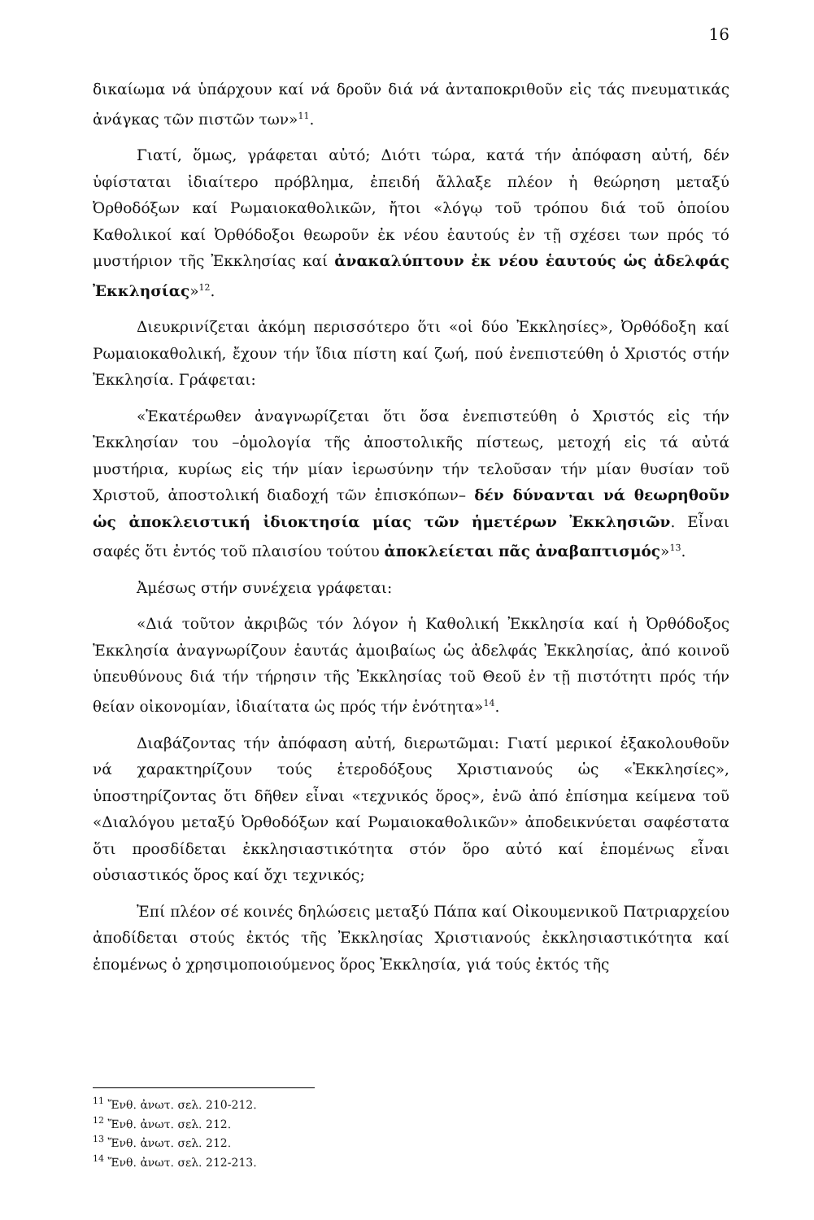16
δικαίωμα νά ὑπάρχουν καί νά δροῦν διά νά ἀνταποκριθοῦν εἰς τάς πνευματικάς ἀνάγκας τῶν πιστῶν των»<sup>11</sup>.
Γιατί, ὅμως, γράφεται αὐτό; Διότι τώρα, κατά τήν ἀπόφαση αὐτή, δέν ὑφίσταται ἰδιαίτερο πρόβλημα, ἐπειδή ἄλλαξε πλέον ἡ θεώρηση μεταξύ Ὀρθοδόξων καί Ρωμαιοκαθολικῶν, ἤτοι «λόγῳ τοῦ τρόπου διά τοῦ ὁποίου Καθολικοί καί Ὀρθόδοξοι θεωροῦν ἐκ νέου ἑαυτούς ἐν τῇ σχέσει των πρός τό μυστήριον τῆς Ἐκκλησίας καί ἀνακαλύπτουν ἐκ νέου ἑαυτούς ὡς ἀδελφάς Ἐκκλησίας»<sup>12</sup>.
Διευκρινίζεται ἀκόμη περισσότερο ὅτι «οἱ δύο Ἐκκλησίες», Ὀρθόδοξη καί Ρωμαιοκαθολική, ἔχουν τήν ἴδια πίστη καί ζωή, πού ἐνεπιστεύθη ὁ Χριστός στήν Ἐκκλησία. Γράφεται:
«Ἑκατέρωθεν ἀναγνωρίζεται ὅτι ὅσα ἐνεπιστεύθη ὁ Χριστός εἰς τήν Ἐκκλησίαν του –ὁμολογία τῆς ἀποστολικῆς πίστεως, μετοχή εἰς τά αὐτά μυστήρια, κυρίως εἰς τήν μίαν ἱερωσύνην τήν τελοῦσαν τήν μίαν θυσίαν τοῦ Χριστοῦ, ἀποστολική διαδοχή τῶν ἐπισκόπων– δέν δύνανται νά θεωρηθοῦν ὡς ἀποκλειστική ἰδιοκτησία μίας τῶν ἡμετέρων Ἐκκλησιῶν. Εἶναι σαφές ὅτι ἐντός τοῦ πλαισίου τούτου ἀποκλείεται πᾶς ἀναβαπτισμός»<sup>13</sup>.
Ἀμέσως στήν συνέχεια γράφεται:
«Διά τοῦτον ἀκριβῶς τόν λόγον ἡ Καθολική Ἐκκλησία καί ἡ Ὀρθόδοξος Ἐκκλησία ἀναγνωρίζουν ἑαυτάς ἀμοιβαίως ὡς ἀδελφάς Ἐκκλησίας, ἀπό κοινοῦ ὑπευθύνους διά τήν τήρησιν τῆς Ἐκκλησίας τοῦ Θεοῦ ἐν τῇ πιστότητι πρός τήν θείαν οἰκονομίαν, ἰδιαίτατα ὡς πρός τήν ἑνότητα»<sup>14</sup>.
Διαβάζοντας τήν ἀπόφαση αὐτή, διερωτῶμαι: Γιατί μερικοί ἐξακολουθοῦν νά χαρακτηρίζουν τούς ἑτεροδόξους Χριστιανούς ὡς «Ἐκκλησίες», ὑποστηρίζοντας ὅτι δῆθεν εἶναι «τεχνικός ὅρος», ἐνῶ ἀπό ἐπίσημα κείμενα τοῦ «Διαλόγου μεταξύ Ὀρθοδόξων καί Ρωμαιοκαθολικῶν» ἀποδεικνύεται σαφέστατα ὅτι προσδίδεται ἐκκλησιαστικότητα στόν ὅρο αὐτό καί ἑπομένως εἶναι οὐσιαστικός ὅρος καί ὄχι τεχνικός;
Ἐπί πλέον σέ κοινές δηλώσεις μεταξύ Πάπα καί Οἰκουμενικοῦ Πατριαρχείου ἀποδίδεται στούς ἐκτός τῆς Ἐκκλησίας Χριστιανούς ἐκκλησιαστικότητα καί ἑπομένως ὁ χρησιμοποιούμενος ὅρος Ἐκκλησία, γιά τούς ἐκτός τῆς
<sup>11</sup> Ἔνθ. ἀνωτ. σελ. 210-212.
<sup>12</sup> Ἔνθ. ἀνωτ. σελ. 212.
<sup>13</sup> Ἔνθ. ἀνωτ. σελ. 212.
<sup>14</sup> Ἔνθ. ἀνωτ. σελ. 212-213.